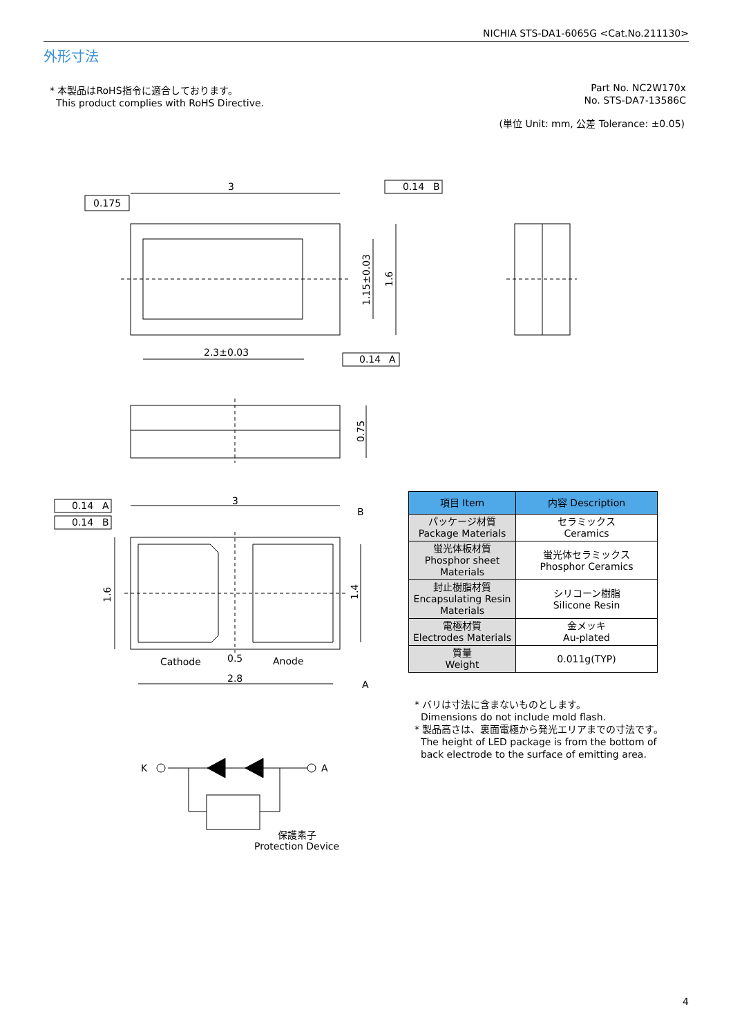NICHIA STS-DA1-6065G <Cat.No.211130>
外形寸法
* 本製品はRoHS指令に適合しております。
This product complies with RoHS Directive.
Part No. NC2W170x
No. STS-DA7-13586C
(単位 Unit: mm, 公差 Tolerance: ±0.05)
3
0.175
0.14
B
2.3±0.03
0.14
A
3
0.14
A
0.14
B
B
A
Cathode
0.5
Anode
2.8
K
A
保護素子
Protection Device
1.15±0.03
1.6
0.75
1.6
1.4
| 項目 Item | 内容 Description |
| --- | --- |
| パッケージ材質 Package Materials | セラミックス Ceramics |
| 蛍光体板材質 Phosphor sheet Materials | 蛍光体セラミックス Phosphor Ceramics |
| 封止樹脂材質 Encapsulating Resin Materials | シリコーン樹脂 Silicone Resin |
| 電極材質 Electrodes Materials | 金メッキ Au-plated |
| 質量 Weight | 0.011g(TYP) |
* バリは寸法に含まないものとします。
Dimensions do not include mold flash.
* 製品高さは、裏面電極から発光エリアまでの寸法です。
The height of LED package is from the bottom of
back electrode to the surface of emitting area.
4